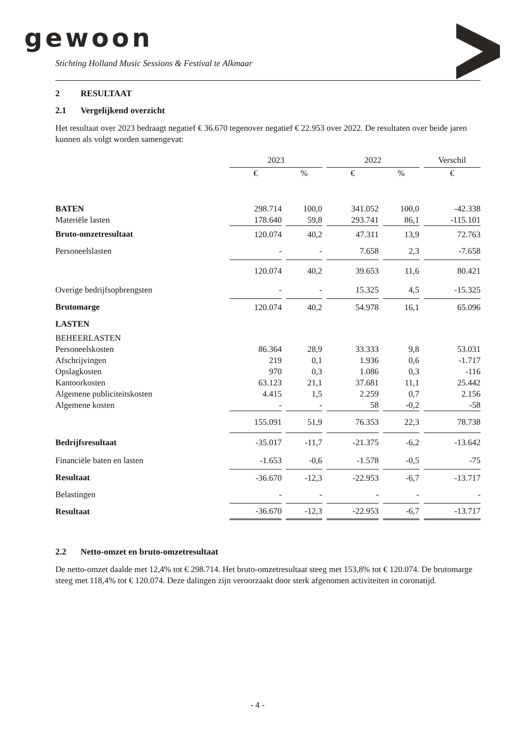gewoon
Stichting Holland Music Sessions & Festival te Alkmaar
2 RESULTAAT
2.1 Vergelijkend overzicht
Het resultaat over 2023 bedraagt negatief € 36.670 tegenover negatief € 22.953 over 2022. De resultaten over beide jaren kunnen als volgt worden samengevat:
| | 2023 | | 2022 | | Verschil |
| --- | --- | --- | --- | --- | --- |
| | € | % | € | % | € |
| BATEN | 298.714 | 100,0 | 341.052 | 100,0 | -42.338 |
| Materiële lasten | 178.640 | 59,8 | 293.741 | 86,1 | -115.101 |
| Bruto-omzetresultaat | 120.074 | 40,2 | 47.311 | 13,9 | 72.763 |
| Personeelslasten | - | - | 7.658 | 2,3 | -7.658 |
| | 120.074 | 40,2 | 39.653 | 11,6 | 80.421 |
| Overige bedrijfsopbrengsten | - | - | 15.325 | 4,5 | -15.325 |
| Brutomarge | 120.074 | 40,2 | 54.978 | 16,1 | 65.096 |
| LASTEN | | | | | |
| BEHEERLASTEN | | | | | |
| Personeelskosten | 86.364 | 28,9 | 33.333 | 9,8 | 53.031 |
| Afschrijvingen | 219 | 0,1 | 1.936 | 0,6 | -1.717 |
| Opslagkosten | 970 | 0,3 | 1.086 | 0,3 | -116 |
| Kantoorkosten | 63.123 | 21,1 | 37.681 | 11,1 | 25.442 |
| Algemene publiciteitskosten | 4.415 | 1,5 | 2.259 | 0,7 | 2.156 |
| Algemene kosten | - | - | 58 | -0,2 | -58 |
| | 155.091 | 51,9 | 76.353 | 22,3 | 78.738 |
| Bedrijfsresultaat | -35.017 | -11,7 | -21.375 | -6,2 | -13.642 |
| Financiële baten en lasten | -1.653 | -0,6 | -1.578 | -0,5 | -75 |
| Resultaat | -36.670 | -12,3 | -22.953 | -6,7 | -13.717 |
| Belastingen | - | - | - | - | - |
| Resultaat | -36.670 | -12,3 | -22.953 | -6,7 | -13.717 |
2.2 Netto-omzet en bruto-omzetresultaat
De netto-omzet daalde met 12,4% tot € 298.714. Het bruto-omzetresultaat steeg met 153,8% tot € 120.074. De brutomarge steeg met 118,4% tot € 120.074. Deze dalingen zijn veroorzaakt door sterk afgenomen activiteiten in coronatijd.
- 4 -